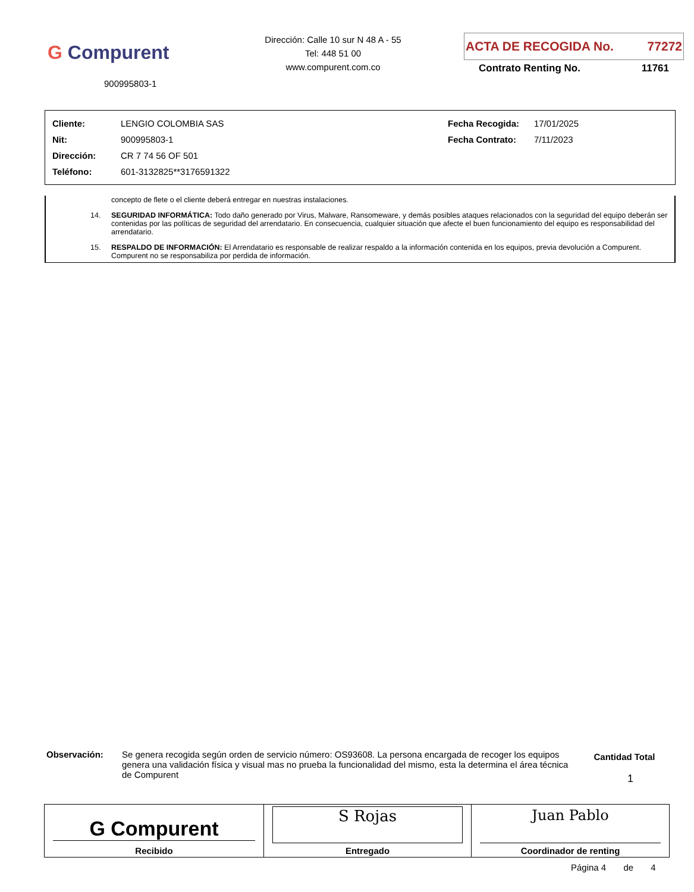G Compurent
900995803-1
Dirección: Calle 10 sur N 48 A - 55
Tel: 448 51 00
www.compurent.com.co
ACTA DE RECOGIDA No. 77272
Contrato Renting No. 11761
| Cliente: | LENGIO COLOMBIA SAS | Fecha Recogida: | 17/01/2025 |
| Nit: | 900995803-1 | Fecha Contrato: | 7/11/2023 |
| Dirección: | CR 7 74 56 OF 501 | | |
| Teléfono: | 601-3132825**3176591322 | | |
concepto de flete o el cliente deberá entregar en nuestras instalaciones.
14. SEGURIDAD INFORMÁTICA: Todo daño generado por Virus, Malware, Ransomeware, y demás posibles ataques relacionados con la seguridad del equipo deberán ser contenidas por las políticas de seguridad del arrendatario. En consecuencia, cualquier situación que afecte el buen funcionamiento del equipo es responsabilidad del arrendatario.
15. RESPALDO DE INFORMACIÓN: El Arrendatario es responsable de realizar respaldo a la información contenida en los equipos, previa devolución a Compurent. Compurent no se responsabiliza por perdida de información.
Observación: Se genera recogida según orden de servicio número: OS93608. La persona encargada de recoger los equipos genera una validación física y visual mas no prueba la funcionalidad del mismo, esta la determina el área técnica de Compurent
Cantidad Total
1
| G Compurent Recibido | S Rojas Entregado | Juan Pablo Coordinador de renting |
Página 4 de 4